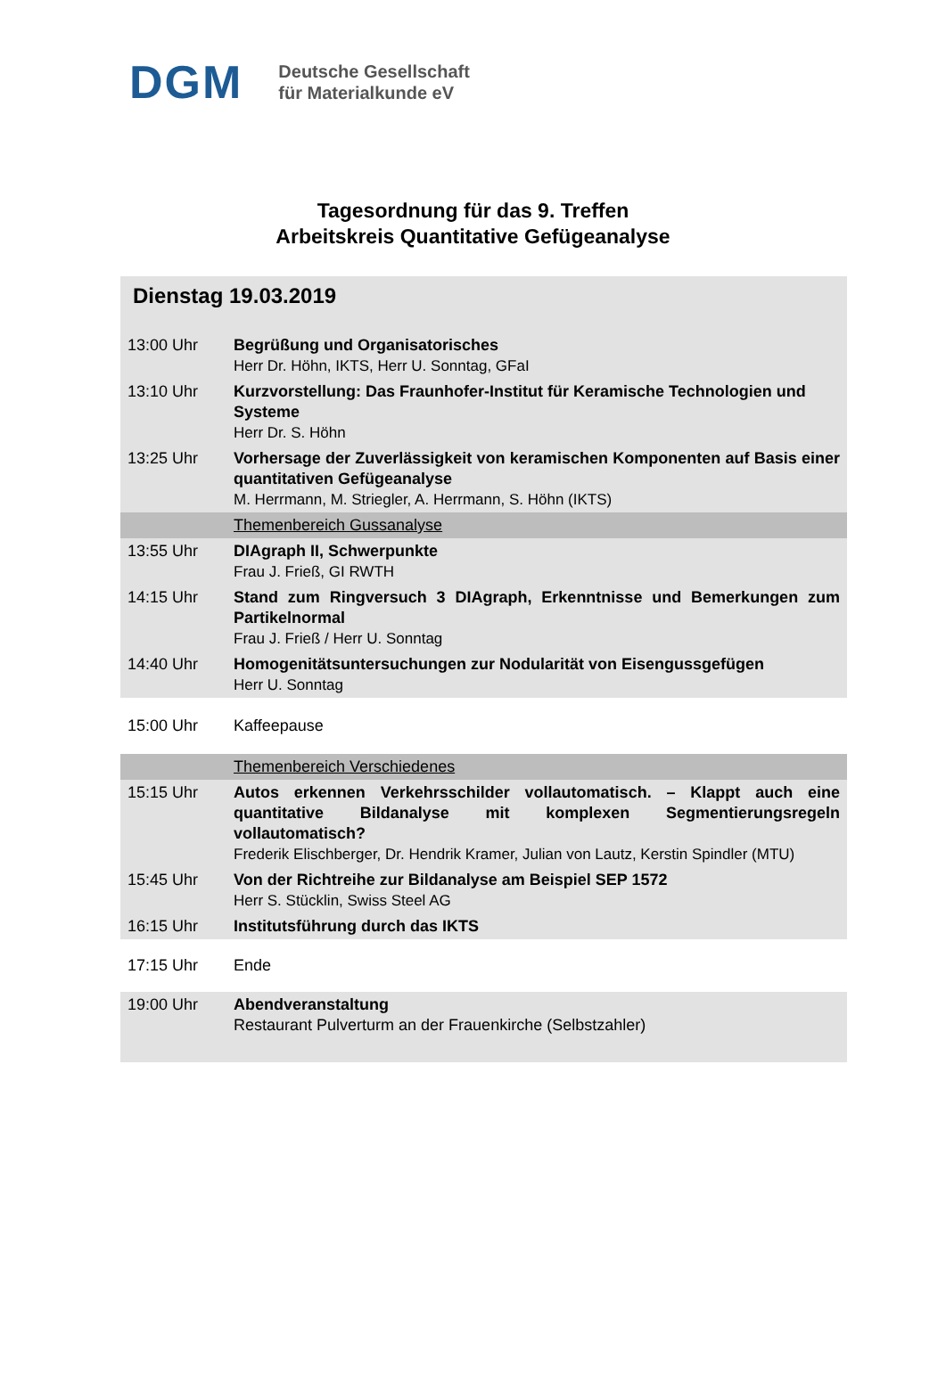DGM Deutsche Gesellschaft
für Materialkunde eV
Tagesordnung für das 9. Treffen
Arbeitskreis Quantitative Gefügeanalyse
| Dienstag 19.03.2019 | |
| 13:00 Uhr | Begrüßung und Organisatorisches Herr Dr. Höhn, IKTS, Herr U. Sonntag, GFaI |
| 13:10 Uhr | Kurzvorstellung: Das Fraunhofer-Institut für Keramische Technologien und Systeme Herr Dr. S. Höhn |
| 13:25 Uhr | Vorhersage der Zuverlässigkeit von keramischen Komponenten auf Basis einer quantitativen Gefügeanalyse M. Herrmann, M. Striegler, A. Herrmann, S. Höhn (IKTS) |
| | Themenbereich Gussanalyse |
| 13:55 Uhr | DIAgraph II, Schwerpunkte Frau J. Frieß, GI RWTH |
| 14:15 Uhr | Stand zum Ringversuch 3 DIAgraph, Erkenntnisse und Bemerkungen zum Partikelnormal Frau J. Frieß / Herr U. Sonntag |
| 14:40 Uhr | Homogenitätsuntersuchungen zur Nodularität von Eisengussgefügen Herr U. Sonntag |
| 15:00 Uhr | Kaffeepause |
| | Themenbereich Verschiedenes |
| 15:15 Uhr | Autos erkennen Verkehrsschilder vollautomatisch. – Klappt auch eine quantitative Bildanalyse mit komplexen Segmentierungsregeln vollautomatisch? Frederik Elischberger, Dr. Hendrik Kramer, Julian von Lautz, Kerstin Spindler (MTU) |
| 15:45 Uhr | Von der Richtreihe zur Bildanalyse am Beispiel SEP 1572 Herr S. Stücklin, Swiss Steel AG |
| 16:15 Uhr | Institutsführung durch das IKTS |
| 17:15 Uhr | Ende |
| 19:00 Uhr | Abendveranstaltung Restaurant Pulverturm an der Frauenkirche (Selbstzahler) |